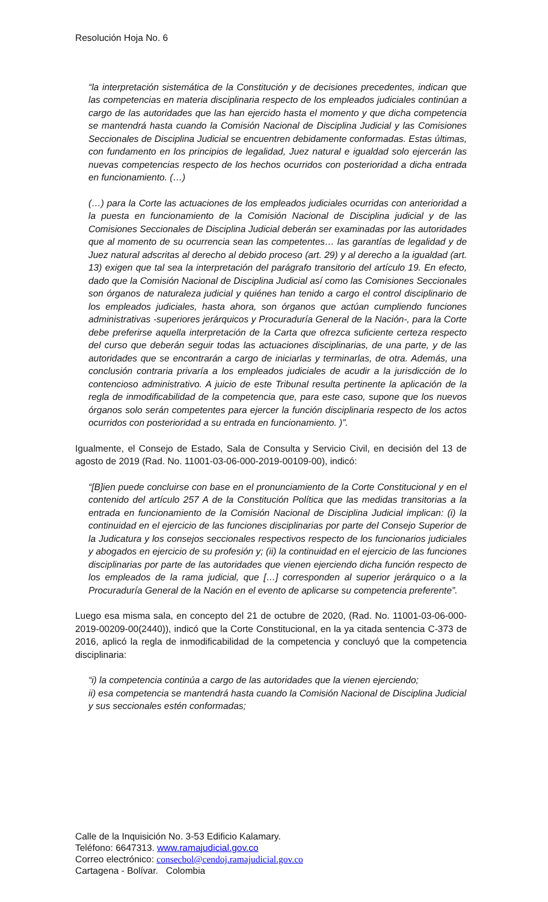Resolución Hoja No. 6
“la interpretación sistemática de la Constitución y de decisiones precedentes, indican que las competencias en materia disciplinaria respecto de los empleados judiciales continúan a cargo de las autoridades que las han ejercido hasta el momento y que dicha competencia se mantendrá hasta cuando la Comisión Nacional de Disciplina Judicial y las Comisiones Seccionales de Disciplina Judicial se encuentren debidamente conformadas. Estas últimas, con fundamento en los principios de legalidad, Juez natural e igualdad solo ejercerán las nuevas competencias respecto de los hechos ocurridos con posterioridad a dicha entrada en funcionamiento. (…)
(…) para la Corte las actuaciones de los empleados judiciales ocurridas con anterioridad a la puesta en funcionamiento de la Comisión Nacional de Disciplina judicial y de las Comisiones Seccionales de Disciplina Judicial deberán ser examinadas por las autoridades que al momento de su ocurrencia sean las competentes… las garantías de legalidad y de Juez natural adscritas al derecho al debido proceso (art. 29) y al derecho a la igualdad (art. 13) exigen que tal sea la interpretación del parágrafo transitorio del artículo 19. En efecto, dado que la Comisión Nacional de Disciplina Judicial así como las Comisiones Seccionales son órganos de naturaleza judicial y quiénes han tenido a cargo el control disciplinario de los empleados judiciales, hasta ahora, son órganos que actúan cumpliendo funciones administrativas -superiores jerárquicos y Procuraduría General de la Nación-, para la Corte debe preferirse aquella interpretación de la Carta que ofrezca suficiente certeza respecto del curso que deberán seguir todas las actuaciones disciplinarias, de una parte, y de las autoridades que se encontrarán a cargo de iniciarlas y terminarlas, de otra. Además, una conclusión contraria privaría a los empleados judiciales de acudir a la jurisdicción de lo contencioso administrativo. A juicio de este Tribunal resulta pertinente la aplicación de la regla de inmodificabilidad de la competencia que, para este caso, supone que los nuevos órganos solo serán competentes para ejercer la función disciplinaria respecto de los actos ocurridos con posterioridad a su entrada en funcionamiento. )”.
Igualmente, el Consejo de Estado, Sala de Consulta y Servicio Civil, en decisión del 13 de agosto de 2019 (Rad. No. 11001-03-06-000-2019-00109-00), indicó:
“[B]ien puede concluirse con base en el pronunciamiento de la Corte Constitucional y en el contenido del artículo 257 A de la Constitución Política que las medidas transitorias a la entrada en funcionamiento de la Comisión Nacional de Disciplina Judicial implican: (i) la continuidad en el ejercicio de las funciones disciplinarias por parte del Consejo Superior de la Judicatura y los consejos seccionales respectivos respecto de los funcionarios judiciales y abogados en ejercicio de su profesión y; (ii) la continuidad en el ejercicio de las funciones disciplinarias por parte de las autoridades que vienen ejerciendo dicha función respecto de los empleados de la rama judicial, que […] corresponden al superior jerárquico o a la Procuraduría General de la Nación en el evento de aplicarse su competencia preferente”.
Luego esa misma sala, en concepto del 21 de octubre de 2020, (Rad. No. 11001-03-06-000-2019-00209-00(2440)), indicó que la Corte Constitucional, en la ya citada sentencia C-373 de 2016, aplicó la regla de inmodificabilidad de la competencia y concluyó que la competencia disciplinaria:
“i) la competencia continúa a cargo de las autoridades que la vienen ejerciendo;
ii) esa competencia se mantendrá hasta cuando la Comisión Nacional de Disciplina Judicial y sus seccionales estén conformadas;
Calle de la Inquisición No. 3-53 Edificio Kalamary.
Teléfono: 6647313. www.ramajudicial.gov.co
Correo electrónico: consecbol@cendoj.ramajudicial.gov.co
Cartagena - Bolívar. Colombia